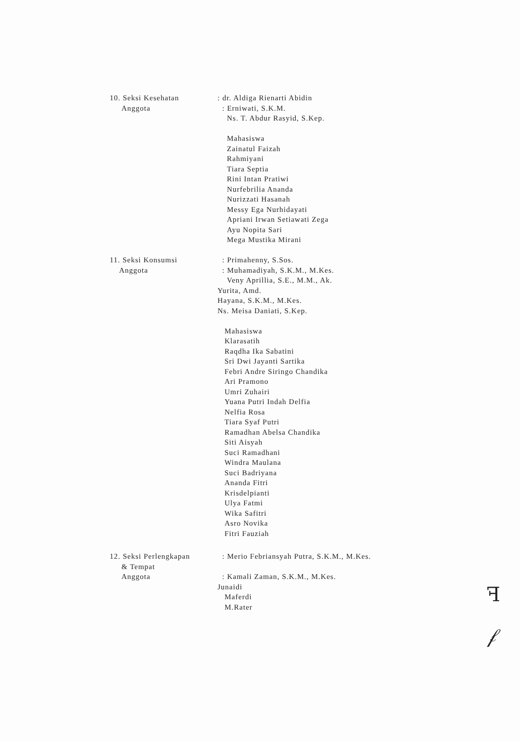10. Seksi Kesehatan
Anggota
: dr. Aldiga Rienarti Abidin
: Erniwati, S.K.M.
Ns. T. Abdur Rasyid, S.Kep.
Mahasiswa
Zainatul Faizah
Rahmiyani
Tiara Septia
Rini Intan Pratiwi
Nurfebrilia Ananda
Nurizzati Hasanah
Messy Ega Nurhidayati
Apriani Irwan Setiawati Zega
Ayu Nopita Sari
Mega Mustika Mirani
11. Seksi Konsumsi
Anggota
: Primahenny, S.Sos.
: Muhamadiyah, S.K.M., M.Kes.
Veny Aprillia, S.E., M.M., Ak.
Yurita, Amd.
Hayana, S.K.M., M.Kes.
Ns. Meisa Daniati, S.Kep.
Mahasiswa
Klarasatih
Raqdha Ika Sabatini
Sri Dwi Jayanti Sartika
Febri Andre Siringo Chandika
Ari Pramono
Umri Zuhairi
Yuana Putri Indah Delfia
Nelfia Rosa
Tiara Syaf Putri
Ramadhan Abelsa Chandika
Siti Aisyah
Suci Ramadhani
Windra Maulana
Suci Badriyana
Ananda Fitri
Krisdelpianti
Ulya Fatmi
Wika Safitri
Asro Novika
Fitri Fauziah
12. Seksi Perlengkapan
& Tempat
Anggota
: Merio Febriansyah Putra, S.K.M., M.Kes.
: Kamali Zaman, S.K.M., M.Kes.
Junaidi
Maferdi
M.Rater
ꟻ
𝒻